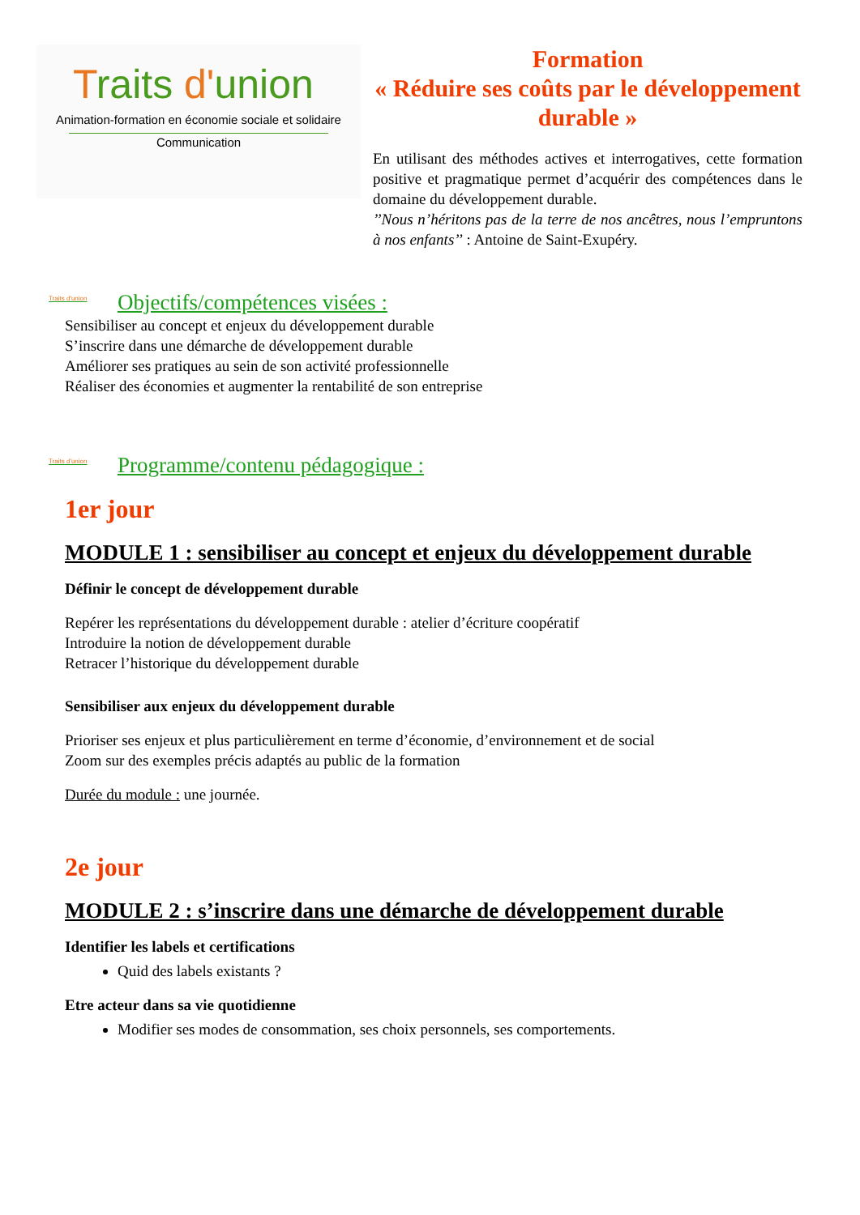Traits d'union
Animation-formation en économie sociale et solidaire
Communication
Formation
« Réduire ses coûts par le développement durable »
En utilisant des méthodes actives et interrogatives, cette formation positive et pragmatique permet d’acquérir des compétences dans le domaine du développement durable.
’’Nous n’héritons pas de la terre de nos ancêtres, nous l’empruntons à nos enfants’’ : Antoine de Saint-Exupéry.
Traits d'union Objectifs/compétences visées :
Sensibiliser au concept et enjeux du développement durable
S’inscrire dans une démarche de développement durable
Améliorer ses pratiques au sein de son activité professionnelle
Réaliser des économies et augmenter la rentabilité de son entreprise
Traits d'union Programme/contenu pédagogique :
1er jour
MODULE 1 : sensibiliser au concept et enjeux du développement durable
Définir le concept de développement durable
Repérer les représentations du développement durable : atelier d’écriture coopératif
Introduire la notion de développement durable
Retracer l’historique du développement durable
Sensibiliser aux enjeux du développement durable
Prioriser ses enjeux et plus particulièrement en terme d’économie, d’environnement et de social
Zoom sur des exemples précis adaptés au public de la formation
Durée du module : une journée.
2e jour
MODULE 2 : s’inscrire dans une démarche de développement durable
Identifier les labels et certifications
Quid des labels existants ?
Etre acteur dans sa vie quotidienne
Modifier ses modes de consommation, ses choix personnels, ses comportements.